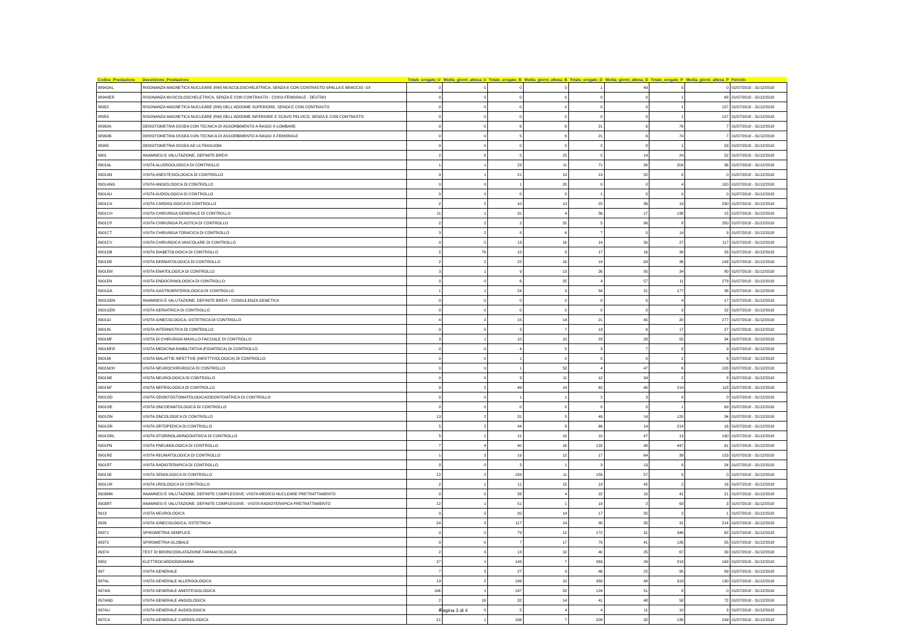| Codice_Prestazione | Descrizione_Prestazione | Totale_erogate_U | Media_giorni_attesa_U | Totale_erogate_B | Media_giorni_attesa_B | Totale_erogate_D | Media_giorni_attesa_D | Totale_erogate_P | Media_giorni_attesa_P | Periodo |
| --- | --- | --- | --- | --- | --- | --- | --- | --- | --- | --- |
| 88942AL | RISONANZA MAGNETICA NUCLEARE (RM) MUSCOLOSCHELETRICA, SENZA E CON CONTRASTO-SPALLA E BRACCIO -SX | 0 | 0 | 0 | 0 | 1 | 49 | 0 | 0 | 01/07/2018 - 31/12/2018 |
| 88942ER | RISONANZA MUSCOLOSCHELETRICA, SENZA E CON CONTRASTO - COXO-FEMORALE - DESTRO | 0 | 0 | 0 | 0 | 0 | 0 | 1 | 68 | 01/07/2018 - 31/12/2018 |
| 88952 | RISONANZA MAGNETICA NUCLEARE (RM) DELL'ADDOME SUPERIORE, SENZA E CON CONTRASTO | 0 | 0 | 0 | 0 | 0 | 0 | 1 | 157 | 01/07/2018 - 31/12/2018 |
| 88955 | RISONANZA MAGNETICA NUCLEARE (RM) DELL'ADDOME INFERIORE E SCAVO PELVICO, SENZA E CON CONTRASTO | 0 | 0 | 0 | 0 | 0 | 0 | 1 | 157 | 01/07/2018 - 31/12/2018 |
| 88992A | DENSITOMETRIA OSSEA CON TECNICA DI ASSORBIMENTO A RAGGI X-LOMBARE | 0 | 0 | 6 | 6 | 21 | 6 | 76 | 7 | 01/07/2018 - 31/12/2018 |
| 88992B | DENSITOMETRIA OSSEA CON TECNICA DI ASSORBIMENTO A RAGGI X-FEMORALE | 0 | 0 | 5 | 6 | 21 | 6 | 74 | 7 | 01/07/2018 - 31/12/2018 |
| 88995 | DENSITOMETRIA OSSEA AD ULTRASUONI | 0 | 0 | 0 | 0 | 2 | 8 | 1 | 53 | 01/07/2018 - 31/12/2018 |
| 8901 | ANAMNESI E VALUTAZIONE, DEFINITE BREVI | 2 | 8 | 5 | 15 | 5 | 14 | 24 | 52 | 01/07/2018 - 31/12/2018 |
| 8901AL | VISITA ALLERGOLOGICA DI CONTROLLO | 1 | 1 | 23 | 11 | 71 | 26 | 204 | 36 | 01/07/2018 - 31/12/2018 |
| 8901AN | VISITA ANESTESIOLOGICA DI CONTROLLO | 9 | 1 | 21 | 19 | 13 | 52 | 0 | 0 | 01/07/2018 - 31/12/2018 |
| 8901ANG | VISITA ANGIOLOGICA DI CONTROLLO | 0 | 0 | 1 | 20 | 0 | 0 | 4 | 100 | 01/07/2018 - 31/12/2018 |
| 8901AU | VISITA AUDIOLOGICA DI CONTROLLO | 0 | 0 | 0 | 0 | 1 | 0 | 0 | 0 | 01/07/2018 - 31/12/2018 |
| 8901CA | VISITA CARDIOLOGICA DI CONTROLLO | 2 | 2 | 10 | 13 | 22 | 36 | 19 | 230 | 01/07/2018 - 31/12/2018 |
| 8901CH | VISITA CHIRURGIA GENERALE DI CONTROLLO | 11 | 1 | 31 | 4 | 56 | 17 | 138 | 15 | 01/07/2018 - 31/12/2018 |
| 8901CP | VISITA CHIRURGIA PLASTICA DI CONTROLLO | 2 | 2 | 2 | 20 | 5 | 86 | 8 | 250 | 01/07/2018 - 31/12/2018 |
| 8901CT | VISITA CHIRURGIA TORACICA DI CONTROLLO | 3 | 2 | 8 | 6 | 7 | 5 | 14 | 9 | 01/07/2018 - 31/12/2018 |
| 8901CV | VISITA CHIRURGICA VASCOLARE DI CONTROLLO | 0 | 0 | 13 | 16 | 14 | 50 | 27 | 117 | 01/07/2018 - 31/12/2018 |
| 8901DB | VISITA DIABETOLOGICA DI CONTROLLO | 2 | 76 | 15 | 8 | 17 | 16 | 39 | 33 | 01/07/2018 - 31/12/2018 |
| 8901DE | VISITA DERMATOLOGICA DI CONTROLLO | 2 | 2 | 22 | 16 | 19 | 63 | 36 | 143 | 01/07/2018 - 31/12/2018 |
| 8901EM | VISITA EMATOLOGICA DI CONTROLLO | 3 | 1 | 9 | 13 | 26 | 50 | 34 | 80 | 01/07/2018 - 31/12/2018 |
| 8901EN | VISITA ENDOCRINOLOGICA DI CONTROLLO | 0 | 0 | 6 | 25 | 4 | 57 | 11 | 279 | 01/07/2018 - 31/12/2018 |
| 8901GA | VISITA GASTROENTEROLOGICA DI CONTROLLO | 1 | 1 | 24 | 9 | 54 | 21 | 177 | 36 | 01/07/2018 - 31/12/2018 |
| 8901GEN | ANAMNESI E VALUTAZIONE, DEFINITE BREVI - CONSULENZA GENETICA | 0 | 0 | 0 | 0 | 0 | 0 | 4 | 17 | 01/07/2018 - 31/12/2018 |
| 8901GER | VISITA GERIATRICA DI CONTROLLO | 0 | 0 | 0 | 0 | 0 | 0 | 3 | 22 | 01/07/2018 - 31/12/2018 |
| 8901GI | VISITA GINECOLOGICA, OSTETRICA DI CONTROLLO | 4 | 2 | 15 | 14 | 21 | 45 | 20 | 277 | 01/07/2018 - 31/12/2018 |
| 8901IN | VISITA INTERNISTICA DI CONTROLLO | 0 | 0 | 3 | 7 | 13 | 6 | 17 | 27 | 01/07/2018 - 31/12/2018 |
| 8901MF | VISITA DI CHIRURGIA MAXILLO FACCIALE DI CONTROLLO | 3 | 1 | 10 | 10 | 23 | 28 | 55 | 34 | 01/07/2018 - 31/12/2018 |
| 8901MFR | VISITA MEDICINA RIABILITATIVA (FISIATRICA) DI CONTROLLO | 0 | 0 | 4 | 5 | 3 | 7 | 8 | 9 | 01/07/2018 - 31/12/2018 |
| 8901MI | VISITA MALATTIE INFETTIVE (INFETTIVOLOGICA) DI CONTROLLO | 0 | 0 | 1 | 0 | 0 | 0 | 2 | 6 | 01/07/2018 - 31/12/2018 |
| 8901NCH | VISITA NEUROCHIRURGICA DI CONTROLLO | 0 | 0 | 1 | 53 | 4 | 47 | 6 | 103 | 01/07/2018 - 31/12/2018 |
| 8901NE | VISITA NEUROLOGICA DI CONTROLLO | 0 | 0 | 3 | 11 | 12 | 34 | 2 | 8 | 01/07/2018 - 31/12/2018 |
| 8901NF | VISITA NEFROLOGICA DI CONTROLLO | 9 | 2 | 49 | 14 | 62 | 40 | 214 | 118 | 01/07/2018 - 31/12/2018 |
| 8901OD | VISITA ODONTOSTOMATOLOGICA/ODONTOIATRICA DI CONTROLLO | 0 | 0 | 1 | 1 | 2 | 3 | 0 | 0 | 01/07/2018 - 31/12/2018 |
| 8901OE | VISITA ONCOEMATOLOGICA DI CONTROLLO | 0 | 0 | 0 | 0 | 0 | 0 | 1 | 69 | 01/07/2018 - 31/12/2018 |
| 8901ON | VISITA ONCOLOGICA DI CONTROLLO | 13 | 2 | 31 | 5 | 49 | 14 | 120 | 34 | 01/07/2018 - 31/12/2018 |
| 8901OR | VISITA ORTOPEDICA DI CONTROLLO | 5 | 2 | 44 | 8 | 66 | 14 | 214 | 16 | 01/07/2018 - 31/12/2018 |
| 8901ORL | VISITA OTORINOLARINGOIATRICA DI CONTROLLO | 5 | 1 | 11 | 15 | 10 | 47 | 13 | 190 | 01/07/2018 - 31/12/2018 |
| 8901PN | VISITA PNEUMOLOGICA DI CONTROLLO | 7 | 4 | 40 | 16 | 132 | 48 | 447 | 61 | 01/07/2018 - 31/12/2018 |
| 8901RE | VISITA REUMATOLOGICA DI CONTROLLO | 1 | 3 | 19 | 12 | 17 | 64 | 39 | 153 | 01/07/2018 - 31/12/2018 |
| 8901RT | VISITA RADIOTERAPICA DI CONTROLLO | 0 | 0 | 3 | 1 | 3 | 13 | 8 | 24 | 01/07/2018 - 31/12/2018 |
| 8901SE | VISITA SENOLOGICA DI CONTROLLO | 12 | 2 | 159 | 11 | 159 | 57 | 0 | 0 | 01/07/2018 - 31/12/2018 |
| 8901UR | VISITA UROLOGICA DI CONTROLLO | 2 | 1 | 11 | 15 | 19 | 42 | 2 | 16 | 01/07/2018 - 31/12/2018 |
| 8903MN | ANAMNESI E VALUTAZIONE, DEFINITE COMPLESSIVE: VISITA MEDICO NUCLEARE PRETRATTAMENTO | 0 | 0 | 56 | 4 | 22 | 10 | 41 | 21 | 01/07/2018 - 31/12/2018 |
| 8903RT | ANAMNESI E VALUTAZIONE, DEFINITE COMPLESSIVE - VISITA RADIOTERAPICA PRETRATTAMENTO | 12 | 1 | 51 | 1 | 19 | 2 | 63 | 3 | 01/07/2018 - 31/12/2018 |
| 8913 | VISITA NEUROLOGICA | 0 | 0 | 20 | 14 | 17 | 32 | 2 | 1 | 01/07/2018 - 31/12/2018 |
| 8926 | VISITA GINECOLOGICA, OSTETRICA | 24 | 3 | 117 | 14 | 80 | 35 | 31 | 214 | 01/07/2018 - 31/12/2018 |
| 89371 | SPIROMETRIA SEMPLICE | 0 | 0 | 79 | 12 | 172 | 31 | 346 | 62 | 01/07/2018 - 31/12/2018 |
| 89372 | SPIROMETRIA GLOBALE | 0 | 0 | 7 | 17 | 79 | 41 | 126 | 55 | 01/07/2018 - 31/12/2018 |
| 89374 | TEST DI BRONCODILATAZIONE FARMACOLOGICA | 2 | 3 | 13 | 10 | 40 | 25 | 67 | 39 | 01/07/2018 - 31/12/2018 |
| 8952 | ELETTROCARDIOGRAMMA | 27 | 1 | 143 | 7 | 263 | 29 | 219 | 169 | 01/07/2018 - 31/12/2018 |
| 897 | VISITA GENERALE | 7 | 3 | 27 | 9 | 46 | 22 | 95 | 89 | 01/07/2018 - 31/12/2018 |
| 897AL | VISITA GENERALE ALLERGOLOGICA | 19 | 2 | 199 | 10 | 383 | 48 | 319 | 130 | 01/07/2018 - 31/12/2018 |
| 897AN | VISITA GENERALE ANESTESIOLOGICA | 106 | 1 | 197 | 20 | 124 | 51 | 0 | 0 | 01/07/2018 - 31/12/2018 |
| 897ANG | VISITA GENERALE ANGIOLOGICA | 2 | 16 | 32 | 14 | 41 | 48 | 58 | 72 | 01/07/2018 - 31/12/2018 |
| 897AU | VISITA GENERALE AUDIOLOGICA | 0 | 0 | 5 | 4 | 4 | 11 | 10 | 3 | 01/07/2018 - 31/12/2018 |
| 897CA | VISITA GENERALE CARDIOLOGICA | 21 | 1 | 106 | 7 | 209 | 32 | 130 | 249 | 01/07/2018 - 31/12/2018 |
Pagina 3 di 4